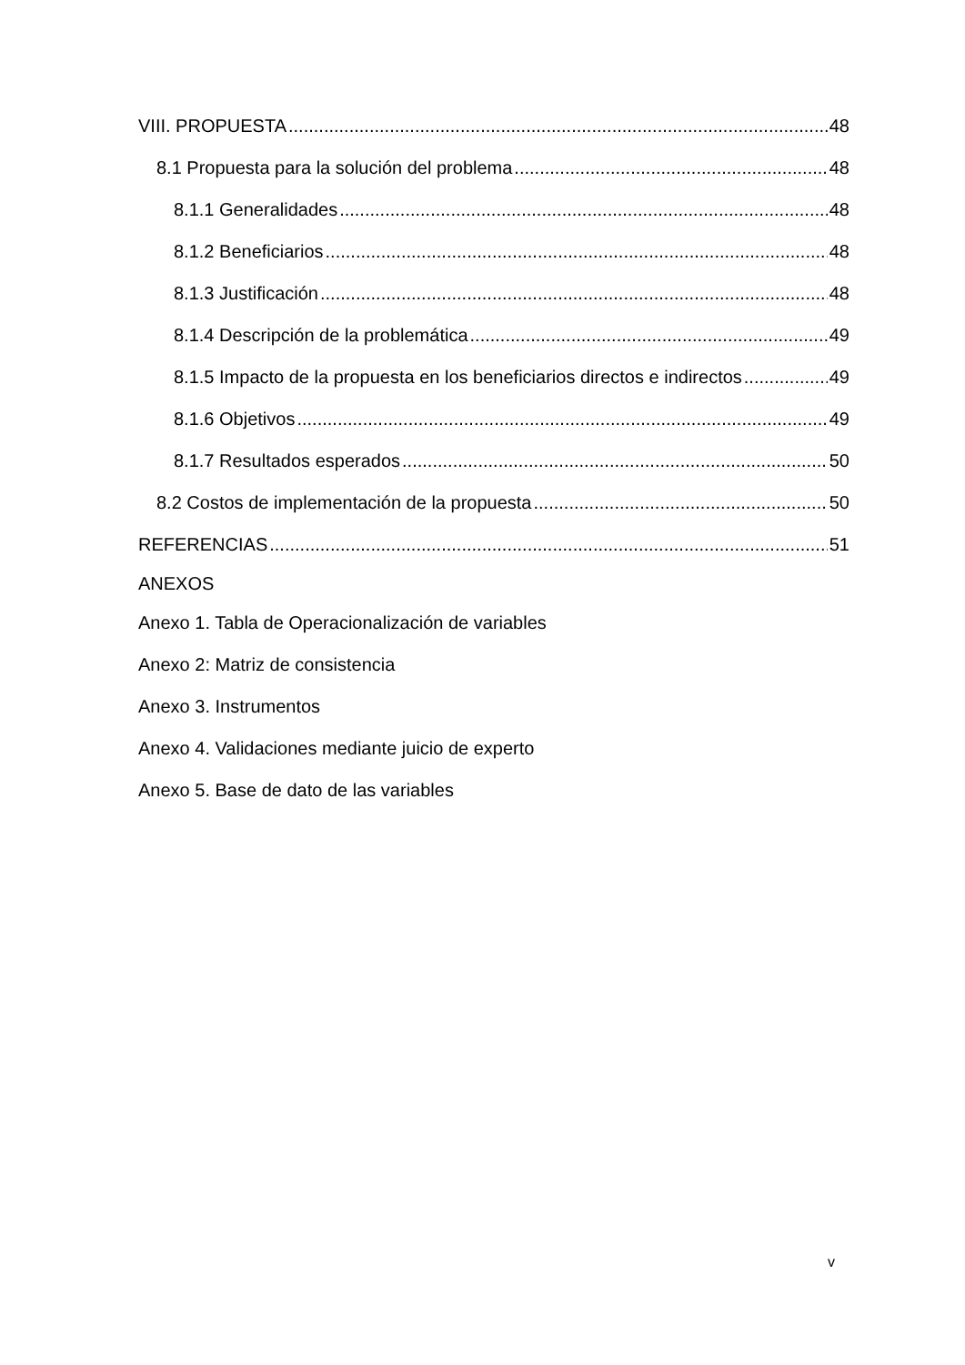VIII. PROPUESTA 48
8.1 Propuesta para la solución del problema 48
8.1.1 Generalidades 48
8.1.2 Beneficiarios 48
8.1.3 Justificación 48
8.1.4 Descripción de la problemática 49
8.1.5 Impacto de la propuesta en los beneficiarios directos e indirectos 49
8.1.6 Objetivos 49
8.1.7 Resultados esperados 50
8.2 Costos de implementación de la propuesta 50
REFERENCIAS 51
ANEXOS
Anexo 1. Tabla de Operacionalización de variables
Anexo 2: Matriz de consistencia
Anexo 3. Instrumentos
Anexo 4. Validaciones mediante juicio de experto
Anexo 5. Base de dato de las variables
v